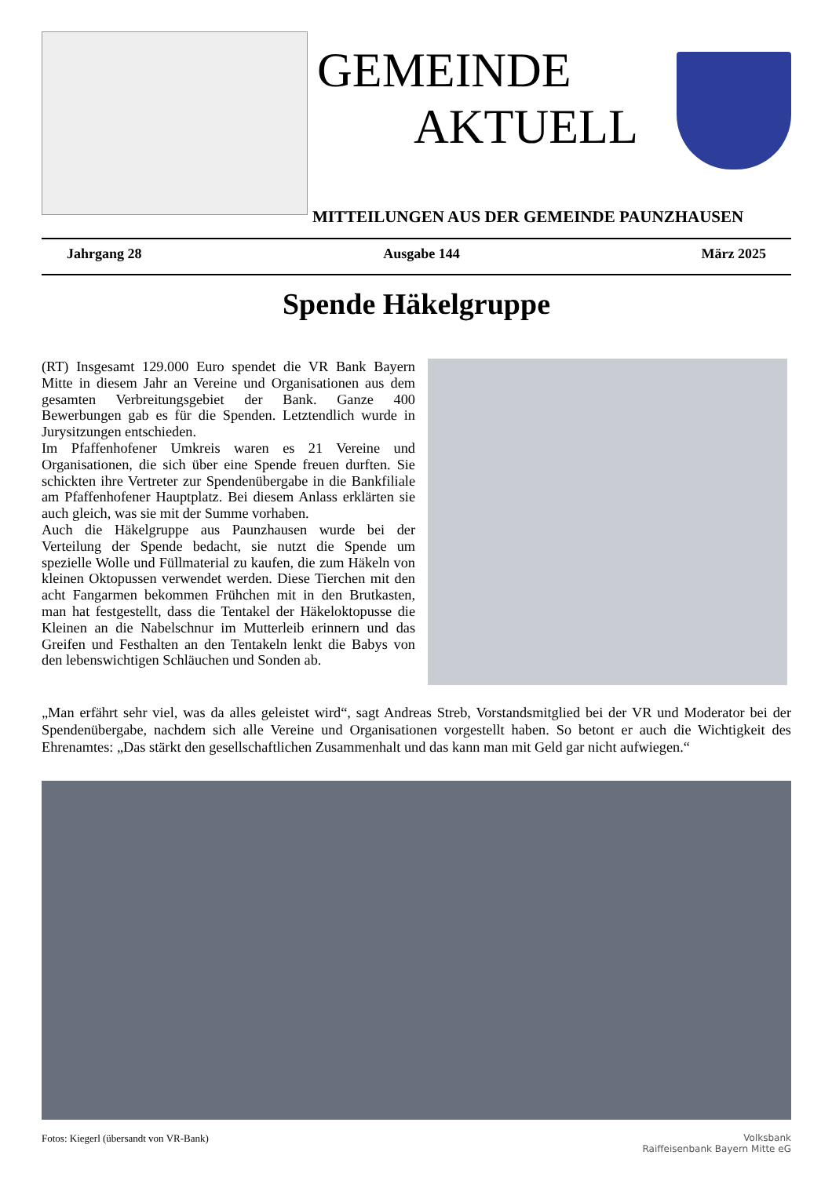GEMEINDE
AKTUELL
MITTEILUNGEN AUS DER GEMEINDE PAUNZHAUSEN
Jahrgang 28 Ausgabe 144 März 2025
Spende Häkelgruppe
(RT) Insgesamt 129.000 Euro spendet die VR Bank Bayern Mitte in diesem Jahr an Vereine und Organisationen aus dem gesamten Verbreitungsgebiet der Bank. Ganze 400 Bewerbungen gab es für die Spenden. Letztendlich wurde in Jurysitzungen entschieden.
Im Pfaffenhofener Umkreis waren es 21 Vereine und Organisationen, die sich über eine Spende freuen durften. Sie schickten ihre Vertreter zur Spendenübergabe in die Bankfiliale am Pfaffenhofener Hauptplatz. Bei diesem Anlass erklärten sie auch gleich, was sie mit der Summe vorhaben.
Auch die Häkelgruppe aus Paunzhausen wurde bei der Verteilung der Spende bedacht, sie nutzt die Spende um spezielle Wolle und Füllmaterial zu kaufen, die zum Häkeln von kleinen Oktopussen verwendet werden. Diese Tierchen mit den acht Fangarmen bekommen Frühchen mit in den Brutkasten, man hat festgestellt, dass die Tentakel der Häkeloktopusse die Kleinen an die Nabelschnur im Mutterleib erinnern und das Greifen und Festhalten an den Tentakeln lenkt die Babys von den lebenswichtigen Schläuchen und Sonden ab.
„Man erfährt sehr viel, was da alles geleistet wird“, sagt Andreas Streb, Vorstandsmitglied bei der VR und Moderator bei der Spendenübergabe, nachdem sich alle Vereine und Organisationen vorgestellt haben. So betont er auch die Wichtigkeit des Ehrenamtes: „Das stärkt den gesellschaftlichen Zusammenhalt und das kann man mit Geld gar nicht aufwiegen.“
Fotos: Kiegerl (übersandt von VR-Bank) Volksbank
Raiffeisenbank Bayern Mitte eG